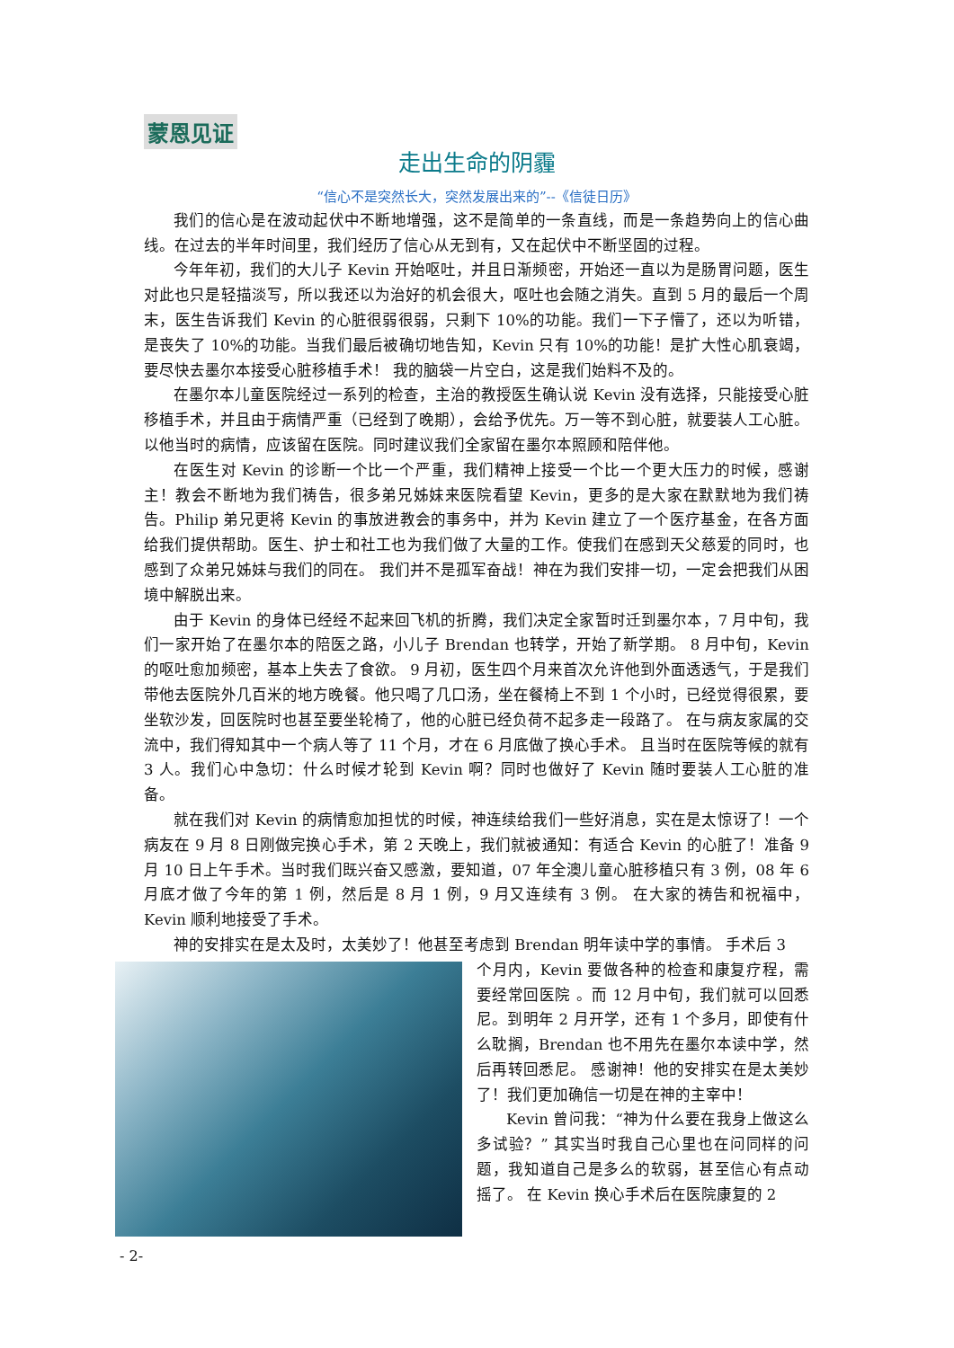蒙恩见证
走出生命的阴霾
“信心不是突然长大，突然发展出来的”--《信徒日历》
我们的信心是在波动起伏中不断地增强，这不是简单的一条直线，而是一条趋势向上的信心曲线。在过去的半年时间里，我们经历了信心从无到有，又在起伏中不断坚固的过程。
今年年初，我们的大儿子 Kevin 开始呕吐，并且日渐频密，开始还一直以为是肠胃问题，医生对此也只是轻描淡写，所以我还以为治好的机会很大，呕吐也会随之消失。直到 5 月的最后一个周末，医生告诉我们 Kevin 的心脏很弱很弱，只剩下 10%的功能。我们一下子懵了，还以为听错，是丧失了 10%的功能。当我们最后被确切地告知，Kevin 只有 10%的功能！是扩大性心肌衰竭，要尽快去墨尔本接受心脏移植手术！ 我的脑袋一片空白，这是我们始料不及的。
在墨尔本儿童医院经过一系列的检查，主治的教授医生确认说 Kevin 没有选择，只能接受心脏移植手术，并且由于病情严重（已经到了晚期），会给予优先。万一等不到心脏，就要装人工心脏。以他当时的病情，应该留在医院。同时建议我们全家留在墨尔本照顾和陪伴他。
在医生对 Kevin 的诊断一个比一个严重，我们精神上接受一个比一个更大压力的时候，感谢主！教会不断地为我们祷告，很多弟兄姊妹来医院看望 Kevin，更多的是大家在默默地为我们祷告。Philip 弟兄更将 Kevin 的事放进教会的事务中，并为 Kevin 建立了一个医疗基金，在各方面给我们提供帮助。医生、护士和社工也为我们做了大量的工作。使我们在感到天父慈爱的同时，也感到了众弟兄姊妹与我们的同在。 我们并不是孤军奋战！神在为我们安排一切，一定会把我们从困境中解脱出来。
由于 Kevin 的身体已经经不起来回飞机的折腾，我们决定全家暂时迁到墨尔本，7 月中旬，我们一家开始了在墨尔本的陪医之路，小儿子 Brendan 也转学，开始了新学期。 8 月中旬，Kevin 的呕吐愈加频密，基本上失去了食欲。 9 月初，医生四个月来首次允许他到外面透透气，于是我们带他去医院外几百米的地方晚餐。他只喝了几口汤，坐在餐椅上不到 1 个小时，已经觉得很累，要坐软沙发，回医院时也甚至要坐轮椅了，他的心脏已经负荷不起多走一段路了。 在与病友家属的交流中，我们得知其中一个病人等了 11 个月，才在 6 月底做了换心手术。 且当时在医院等候的就有 3 人。我们心中急切：什么时候才轮到 Kevin 啊？同时也做好了 Kevin 随时要装人工心脏的准备。
就在我们对 Kevin 的病情愈加担忧的时候，神连续给我们一些好消息，实在是太惊讶了！一个病友在 9 月 8 日刚做完换心手术，第 2 天晚上，我们就被通知：有适合 Kevin 的心脏了！准备 9 月 10 日上午手术。当时我们既兴奋又感激，要知道，07 年全澳儿童心脏移植只有 3 例，08 年 6 月底才做了今年的第 1 例，然后是 8 月 1 例，9 月又连续有 3 例。 在大家的祷告和祝福中，Kevin 顺利地接受了手术。
神的安排实在是太及时，太美妙了！他甚至考虑到 Brendan 明年读中学的事情。 手术后 3
个月内，Kevin 要做各种的检查和康复疗程，需要经常回医院 。而 12 月中旬，我们就可以回悉尼。到明年 2 月开学，还有 1 个多月，即使有什么耽搁，Brendan 也不用先在墨尔本读中学，然后再转回悉尼。 感谢神！他的安排实在是太美妙了！我们更加确信一切是在神的主宰中！
Kevin 曾问我：“神为什么要在我身上做这么多试验？” 其实当时我自己心里也在问同样的问题，我知道自己是多么的软弱，甚至信心有点动摇了。 在 Kevin 换心手术后在医院康复的 2
- 2-